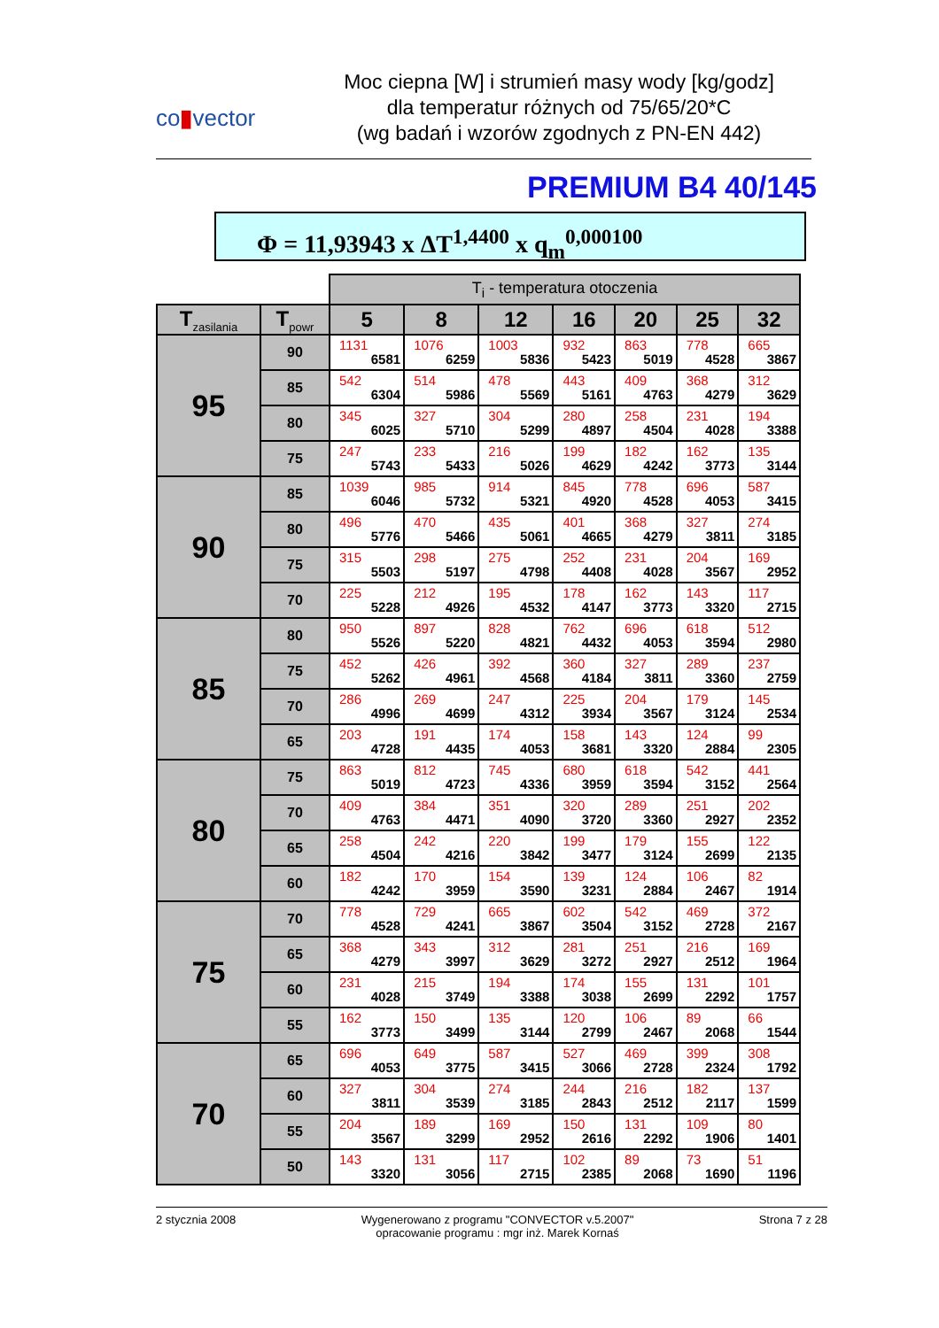co▮vector
Moc ciepna [W] i strumień masy wody [kg/godz]
dla temperatur różnych od 75/65/20*C
(wg badań i wzorów zgodnych z PN-EN 442)
PREMIUM B4 40/145
Φ = 11,93943 x ΔT<sup>1,4400</sup> x q<sub>m</sub><sup>0,000100</sup>
| | | T<sub>i</sub> - temperatura otoczenia | | | | | | |
| T<sub>zasilania</sub> | T<sub>powr</sub> | 5 | 8 | 12 | 16 | 20 | 25 | 32 |
| 95 | 90 | 1131 6581 | 1076 6259 | 1003 5836 | 932 5423 | 863 5019 | 778 4528 | 665 3867 |
| | 85 | 542 6304 | 514 5986 | 478 5569 | 443 5161 | 409 4763 | 368 4279 | 312 3629 |
| | 80 | 345 6025 | 327 5710 | 304 5299 | 280 4897 | 258 4504 | 231 4028 | 194 3388 |
| | 75 | 247 5743 | 233 5433 | 216 5026 | 199 4629 | 182 4242 | 162 3773 | 135 3144 |
| 90 | 85 | 1039 6046 | 985 5732 | 914 5321 | 845 4920 | 778 4528 | 696 4053 | 587 3415 |
| | 80 | 496 5776 | 470 5466 | 435 5061 | 401 4665 | 368 4279 | 327 3811 | 274 3185 |
| | 75 | 315 5503 | 298 5197 | 275 4798 | 252 4408 | 231 4028 | 204 3567 | 169 2952 |
| | 70 | 225 5228 | 212 4926 | 195 4532 | 178 4147 | 162 3773 | 143 3320 | 117 2715 |
| 85 | 80 | 950 5526 | 897 5220 | 828 4821 | 762 4432 | 696 4053 | 618 3594 | 512 2980 |
| | 75 | 452 5262 | 426 4961 | 392 4568 | 360 4184 | 327 3811 | 289 3360 | 237 2759 |
| | 70 | 286 4996 | 269 4699 | 247 4312 | 225 3934 | 204 3567 | 179 3124 | 145 2534 |
| | 65 | 203 4728 | 191 4435 | 174 4053 | 158 3681 | 143 3320 | 124 2884 | 99 2305 |
| 80 | 75 | 863 5019 | 812 4723 | 745 4336 | 680 3959 | 618 3594 | 542 3152 | 441 2564 |
| | 70 | 409 4763 | 384 4471 | 351 4090 | 320 3720 | 289 3360 | 251 2927 | 202 2352 |
| | 65 | 258 4504 | 242 4216 | 220 3842 | 199 3477 | 179 3124 | 155 2699 | 122 2135 |
| | 60 | 182 4242 | 170 3959 | 154 3590 | 139 3231 | 124 2884 | 106 2467 | 82 1914 |
| 75 | 70 | 778 4528 | 729 4241 | 665 3867 | 602 3504 | 542 3152 | 469 2728 | 372 2167 |
| | 65 | 368 4279 | 343 3997 | 312 3629 | 281 3272 | 251 2927 | 216 2512 | 169 1964 |
| | 60 | 231 4028 | 215 3749 | 194 3388 | 174 3038 | 155 2699 | 131 2292 | 101 1757 |
| | 55 | 162 3773 | 150 3499 | 135 3144 | 120 2799 | 106 2467 | 89 2068 | 66 1544 |
| 70 | 65 | 696 4053 | 649 3775 | 587 3415 | 527 3066 | 469 2728 | 399 2324 | 308 1792 |
| | 60 | 327 3811 | 304 3539 | 274 3185 | 244 2843 | 216 2512 | 182 2117 | 137 1599 |
| | 55 | 204 3567 | 189 3299 | 169 2952 | 150 2616 | 131 2292 | 109 1906 | 80 1401 |
| | 50 | 143 3320 | 131 3056 | 117 2715 | 102 2385 | 89 2068 | 73 1690 | 51 1196 |
2 stycznia 2008 Wygenerowano z programu "CONVECTOR v.5.2007"
opracowanie programu : mgr inż. Marek Kornaś
Strona 7 z 28